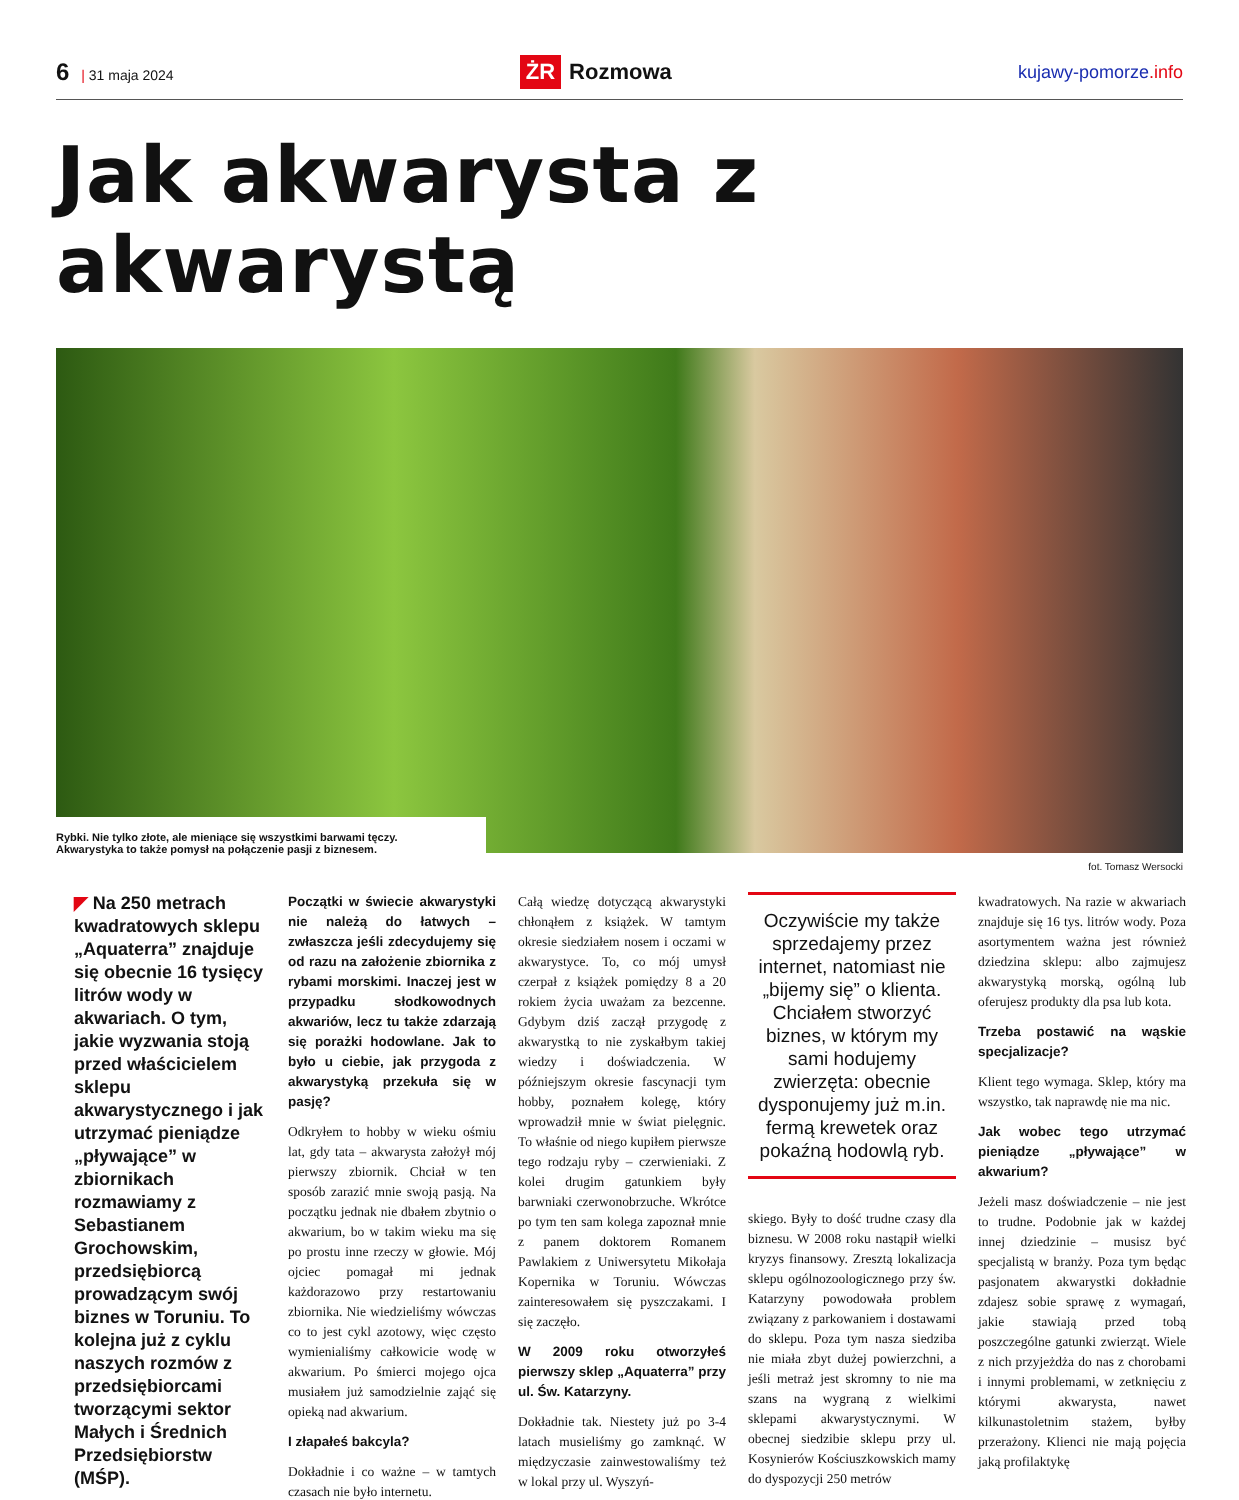6 | 31 maja 2024
ŻR Rozmowa
kujawy-pomorze.info
Jak akwarysta z akwarystą
Rybki. Nie tylko złote, ale mieniące się wszystkimi barwami tęczy.
Akwarystyka to także pomysł na połączenie pasji z biznesem.
fot. Tomasz Wersocki
◤ Na 250 metrach kwadratowych sklepu „Aquaterra” znajduje się obecnie 16 tysięcy litrów wody w akwariach. O tym, jakie wyzwania stoją przed właścicielem sklepu akwarystycznego i jak utrzymać pieniądze „pływające” w zbiornikach rozmawiamy z Sebastianem Grochowskim, przedsiębiorcą prowadzącym swój biznes w Toruniu. To kolejna już z cyklu naszych rozmów z przedsiębiorcami tworzącymi sektor Małych i Średnich Przedsiębiorstw (MŚP).
Początki w świecie akwarystyki nie należą do łatwych – zwłaszcza jeśli zdecydujemy się od razu na założenie zbiornika z rybami morskimi. Inaczej jest w przypadku słodkowodnych akwariów, lecz tu także zdarzają się porażki hodowlane. Jak to było u ciebie, jak przygoda z akwarystyką przekuła się w pasję?
Odkryłem to hobby w wieku ośmiu lat, gdy tata – akwarysta założył mój pierwszy zbiornik. Chciał w ten sposób zarazić mnie swoją pasją. Na początku jednak nie dbałem zbytnio o akwarium, bo w takim wieku ma się po prostu inne rzeczy w głowie. Mój ojciec pomagał mi jednak każdorazowo przy restartowaniu zbiornika. Nie wiedzieliśmy wówczas co to jest cykl azotowy, więc często wymienialiśmy całkowicie wodę w akwarium. Po śmierci mojego ojca musiałem już samodzielnie zająć się opieką nad akwarium.
I złapałeś bakcyla?
Dokładnie i co ważne – w tamtych czasach nie było internetu.
Całą wiedzę dotyczącą akwarystyki chłonąłem z książek. W tamtym okresie siedziałem nosem i oczami w akwarystyce. To, co mój umysł czerpał z książek pomiędzy 8 a 20 rokiem życia uważam za bezcenne. Gdybym dziś zaczął przygodę z akwarystką to nie zyskałbym takiej wiedzy i doświadczenia. W późniejszym okresie fascynacji tym hobby, poznałem kolegę, który wprowadził mnie w świat pielęgnic. To właśnie od niego kupiłem pierwsze tego rodzaju ryby – czerwieniaki. Z kolei drugim gatunkiem były barwniaki czerwonobrzuche. Wkrótce po tym ten sam kolega zapoznał mnie z panem doktorem Romanem Pawlakiem z Uniwersytetu Mikołaja Kopernika w Toruniu. Wówczas zainteresowałem się pyszczakami. I się zaczęło.
W 2009 roku otworzyłeś pierwszy sklep „Aquaterra” przy ul. Św. Katarzyny.
Dokładnie tak. Niestety już po 3-4 latach musieliśmy go zamknąć. W międzyczasie zainwestowaliśmy też w lokal przy ul. Wyszyń-
Oczywiście my także sprzedajemy przez internet, natomiast nie „bijemy się” o klienta. Chciałem stworzyć biznes, w którym my sami hodujemy zwierzęta: obecnie dysponujemy już m.in. fermą krewetek oraz pokaźną hodowlą ryb.
skiego. Były to dość trudne czasy dla biznesu. W 2008 roku nastąpił wielki kryzys finansowy. Zresztą lokalizacja sklepu ogólnozoologicznego przy św. Katarzyny powodowała problem związany z parkowaniem i dostawami do sklepu. Poza tym nasza siedziba nie miała zbyt dużej powierzchni, a jeśli metraż jest skromny to nie ma szans na wygraną z wielkimi sklepami akwarystycznymi. W obecnej siedzibie sklepu przy ul. Kosynierów Kościuszkowskich mamy do dyspozycji 250 metrów
kwadratowych. Na razie w akwariach znajduje się 16 tys. litrów wody. Poza asortymentem ważna jest również dziedzina sklepu: albo zajmujesz akwarystyką morską, ogólną lub oferujesz produkty dla psa lub kota.
Trzeba postawić na wąskie specjalizacje?
Klient tego wymaga. Sklep, który ma wszystko, tak naprawdę nie ma nic.
Jak wobec tego utrzymać pieniądze „pływające” w akwarium?
Jeżeli masz doświadczenie – nie jest to trudne. Podobnie jak w każdej innej dziedzinie – musisz być specjalistą w branży. Poza tym będąc pasjonatem akwarystki dokładnie zdajesz sobie sprawę z wymagań, jakie stawiają przed tobą poszczególne gatunki zwierząt. Wiele z nich przyjeżdża do nas z chorobami i innymi problemami, w zetknięciu z którymi akwarysta, nawet kilkunastoletnim stażem, byłby przerażony. Klienci nie mają pojęcia jaką profilaktykę